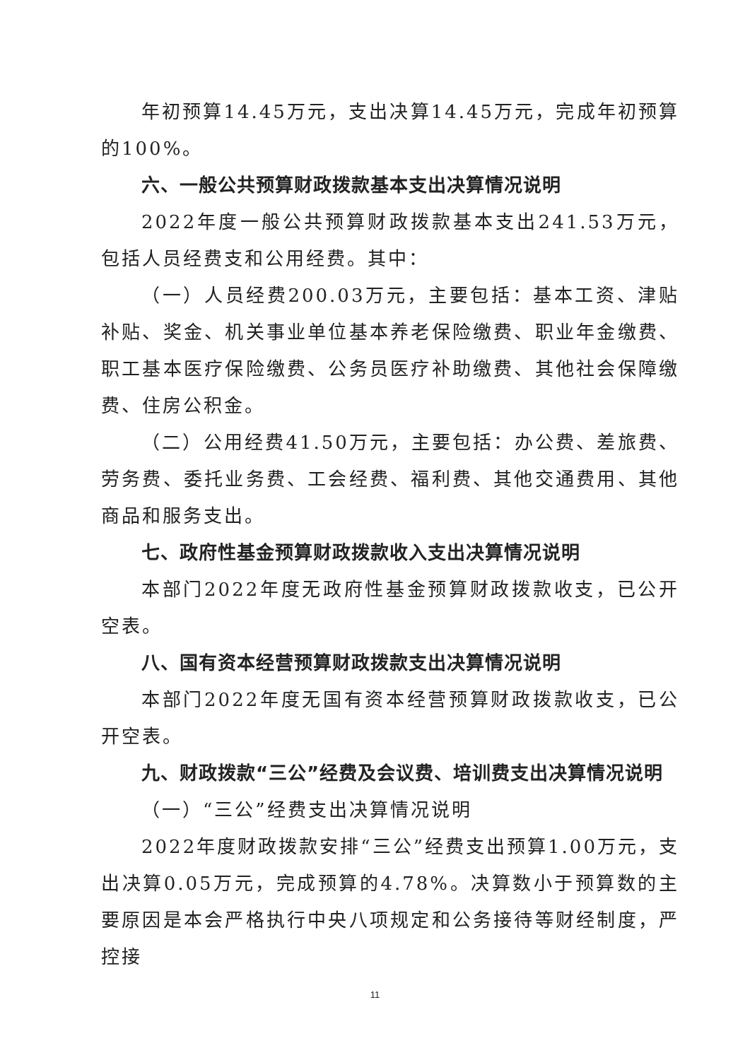年初预算14.45万元，支出决算14.45万元，完成年初预算的100%。
六、一般公共预算财政拨款基本支出决算情况说明
2022年度一般公共预算财政拨款基本支出241.53万元，包括人员经费支和公用经费。其中：
（一）人员经费200.03万元，主要包括：基本工资、津贴补贴、奖金、机关事业单位基本养老保险缴费、职业年金缴费、职工基本医疗保险缴费、公务员医疗补助缴费、其他社会保障缴费、住房公积金。
（二）公用经费41.50万元，主要包括：办公费、差旅费、劳务费、委托业务费、工会经费、福利费、其他交通费用、其他商品和服务支出。
七、政府性基金预算财政拨款收入支出决算情况说明
本部门2022年度无政府性基金预算财政拨款收支，已公开空表。
八、国有资本经营预算财政拨款支出决算情况说明
本部门2022年度无国有资本经营预算财政拨款收支，已公开空表。
九、财政拨款“三公”经费及会议费、培训费支出决算情况说明
（一）“三公”经费支出决算情况说明
2022年度财政拨款安排“三公”经费支出预算1.00万元，支出决算0.05万元，完成预算的4.78%。决算数小于预算数的主要原因是本会严格执行中央八项规定和公务接待等财经制度，严控接
11